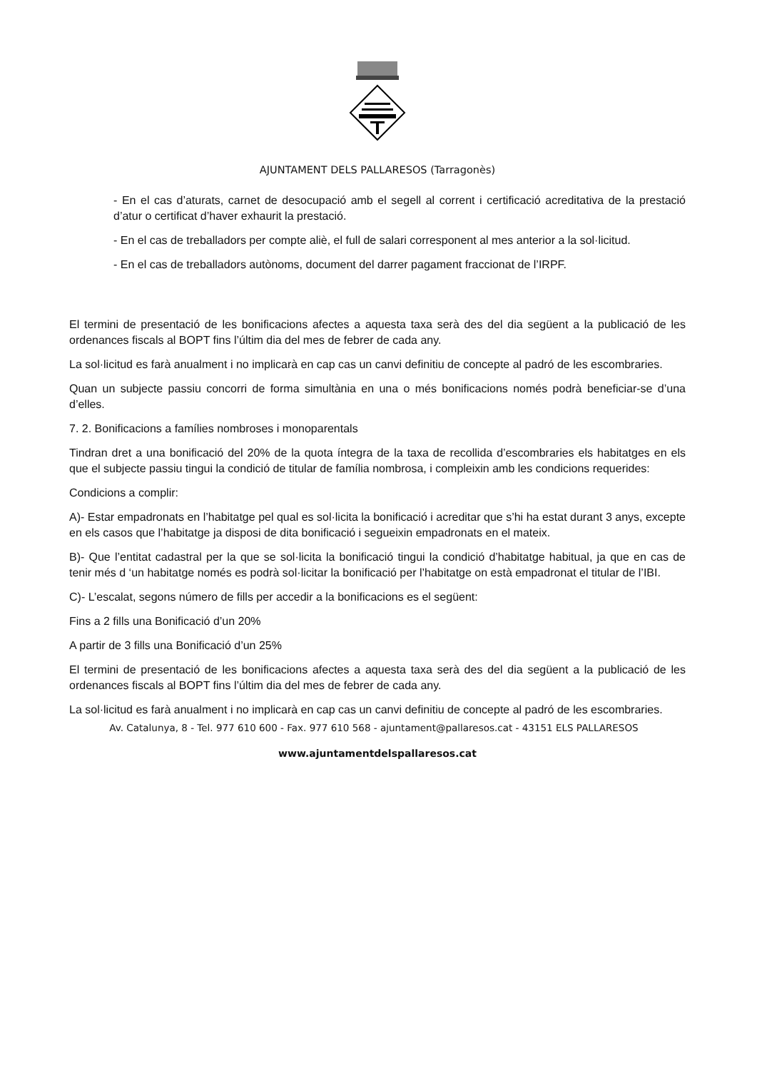AJUNTAMENT DELS PALLARESOS (Tarragonès)
- En el cas d’aturats, carnet de desocupació amb el segell al corrent i certificació acreditativa de la prestació d’atur o certificat d’haver exhaurit la prestació.
- En el cas de treballadors per compte aliè, el full de salari corresponent al mes anterior a la sol·licitud.
- En el cas de treballadors autònoms, document del darrer pagament fraccionat de l’IRPF.
El termini de presentació de les bonificacions afectes a aquesta taxa serà des del dia següent a la publicació de les ordenances fiscals al BOPT fins l’últim dia del mes de febrer de cada any.
La sol·licitud es farà anualment i no implicarà en cap cas un canvi definitiu de concepte al padró de les escombraries.
Quan un subjecte passiu concorri de forma simultània en una o més bonificacions només podrà beneficiar-se d’una d’elles.
7. 2. Bonificacions a famílies nombroses i monoparentals
Tindran dret a una bonificació del 20% de la quota íntegra de la taxa de recollida d’escombraries els habitatges en els que el subjecte passiu tingui la condició de titular de família nombrosa, i compleixin amb les condicions requerides:
Condicions a complir:
A)- Estar empadronats en l’habitatge pel qual es sol·licita la bonificació i acreditar que s’hi ha estat durant 3 anys, excepte en els casos que l’habitatge ja disposi de dita bonificació i segueixin empadronats en el mateix.
B)- Que l’entitat cadastral per la que se sol·licita la bonificació tingui la condició d’habitatge habitual, ja que en cas de tenir més d ‘un habitatge només es podrà sol·licitar la bonificació per l’habitatge on està empadronat el titular de l’IBI.
C)- L’escalat, segons número de fills per accedir a la bonificacions es el següent:
Fins a 2 fills una Bonificació d’un 20%
A partir de 3 fills una Bonificació d’un 25%
El termini de presentació de les bonificacions afectes a aquesta taxa serà des del dia següent a la publicació de les ordenances fiscals al BOPT fins l’últim dia del mes de febrer de cada any.
La sol·licitud es farà anualment i no implicarà en cap cas un canvi definitiu de concepte al padró de les escombraries.
Av. Catalunya, 8 - Tel. 977 610 600 - Fax. 977 610 568 - ajuntament@pallaresos.cat - 43151 ELS PALLARESOS
www.ajuntamentdelspallaresos.cat